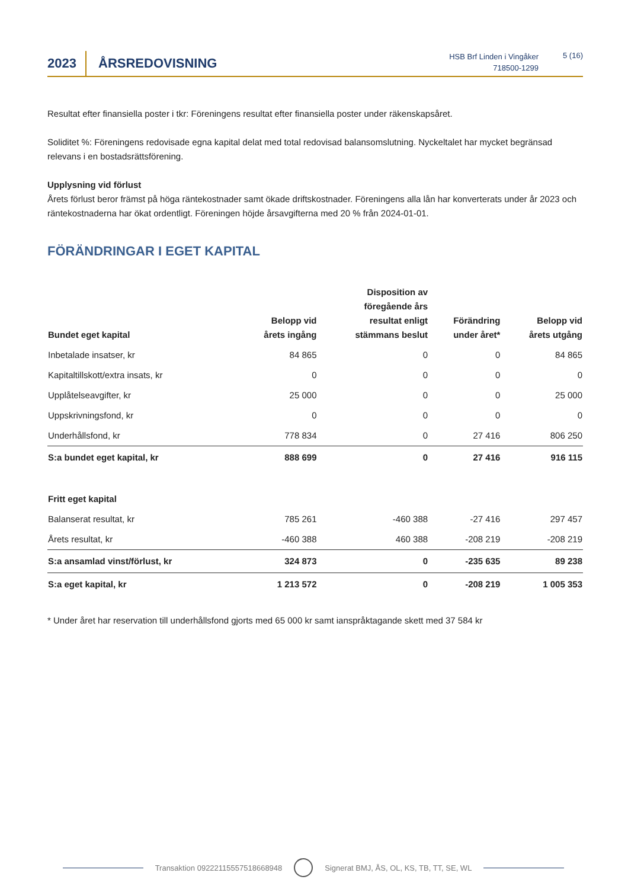2023 ÅRSREDOVISNING
HSB Brf Linden i Vingåker
718500-1299
5 (16)
Resultat efter finansiella poster i tkr: Föreningens resultat efter finansiella poster under räkenskapsåret.
Soliditet %: Föreningens redovisade egna kapital delat med total redovisad balansomslutning. Nyckeltalet har mycket begränsad relevans i en bostadsrättsförening.
Upplysning vid förlust
Årets förlust beror främst på höga räntekostnader samt ökade driftskostnader. Föreningens alla lån har konverterats under år 2023 och räntekostnaderna har ökat ordentligt. Föreningen höjde årsavgifterna med 20 % från 2024-01-01.
FÖRÄNDRINGAR I EGET KAPITAL
| Bundet eget kapital | Belopp vid årets ingång | Disposition av föregående års resultat enligt stämmans beslut | Förändring under året* | Belopp vid årets utgång |
| --- | --- | --- | --- | --- |
| Inbetalade insatser, kr | 84 865 | 0 | 0 | 84 865 |
| Kapitaltillskott/extra insats, kr | 0 | 0 | 0 | 0 |
| Upplåtelseavgifter, kr | 25 000 | 0 | 0 | 25 000 |
| Uppskrivningsfond, kr | 0 | 0 | 0 | 0 |
| Underhållsfond, kr | 778 834 | 0 | 27 416 | 806 250 |
| S:a bundet eget kapital, kr | 888 699 | 0 | 27 416 | 916 115 |
| Fritt eget kapital | | | | |
| Balanserat resultat, kr | 785 261 | -460 388 | -27 416 | 297 457 |
| Årets resultat, kr | -460 388 | 460 388 | -208 219 | -208 219 |
| S:a ansamlad vinst/förlust, kr | 324 873 | 0 | -235 635 | 89 238 |
| S:a eget kapital, kr | 1 213 572 | 0 | -208 219 | 1 005 353 |
* Under året har reservation till underhållsfond gjorts med 65 000 kr samt ianspråktagande skett med 37 584 kr
Transaktion 09222115557518668948 Signerat BMJ, ÅS, OL, KS, TB, TT, SE, WL